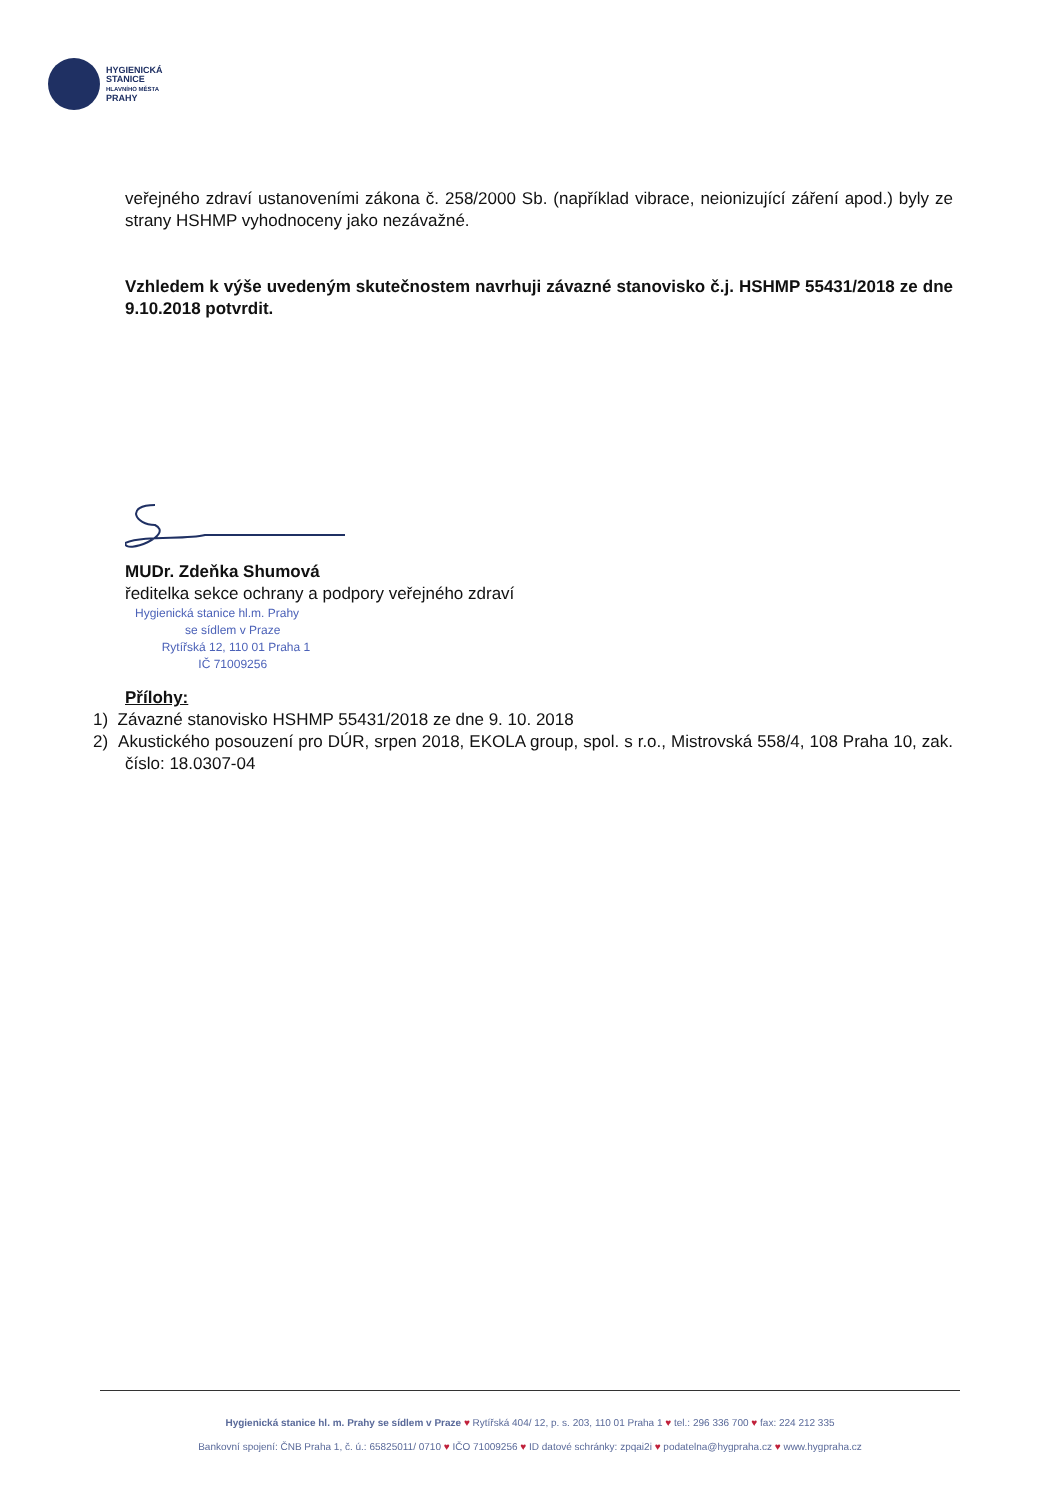HYGIENICKÁ
STANICE
HLAVNÍHO MĚSTA
PRAHY
veřejného zdraví ustanoveními zákona č. 258/2000 Sb. (například vibrace, neionizující záření apod.) byly ze strany HSHMP vyhodnoceny jako nezávažné.
Vzhledem k výše uvedeným skutečnostem navrhuji závazné stanovisko č.j. HSHMP 55431/2018 ze dne 9.10.2018 potvrdit.
MUDr. Zdeňka Shumová
ředitelka sekce ochrany a podpory veřejného zdraví
Hygienická stanice hl.m. Prahy
se sídlem v Praze
Rytířská 12, 110 01 Praha 1
IČ 71009256
Přílohy:
1) Závazné stanovisko HSHMP 55431/2018 ze dne 9. 10. 2018
2) Akustického posouzení pro DÚR, srpen 2018, EKOLA group, spol. s r.o., Mistrovská 558/4, 108 Praha 10, zak. číslo: 18.0307-04
Hygienická stanice hl. m. Prahy se sídlem v Praze ♥ Rytířská 404/ 12, p. s. 203, 110 01 Praha 1 ♥ tel.: 296 336 700 ♥ fax: 224 212 335
Bankovní spojení: ČNB Praha 1, č. ú.: 65825011/ 0710 ♥ IČO 71009256 ♥ ID datové schránky: zpqai2i ♥ podatelna@hygpraha.cz ♥ www.hygpraha.cz